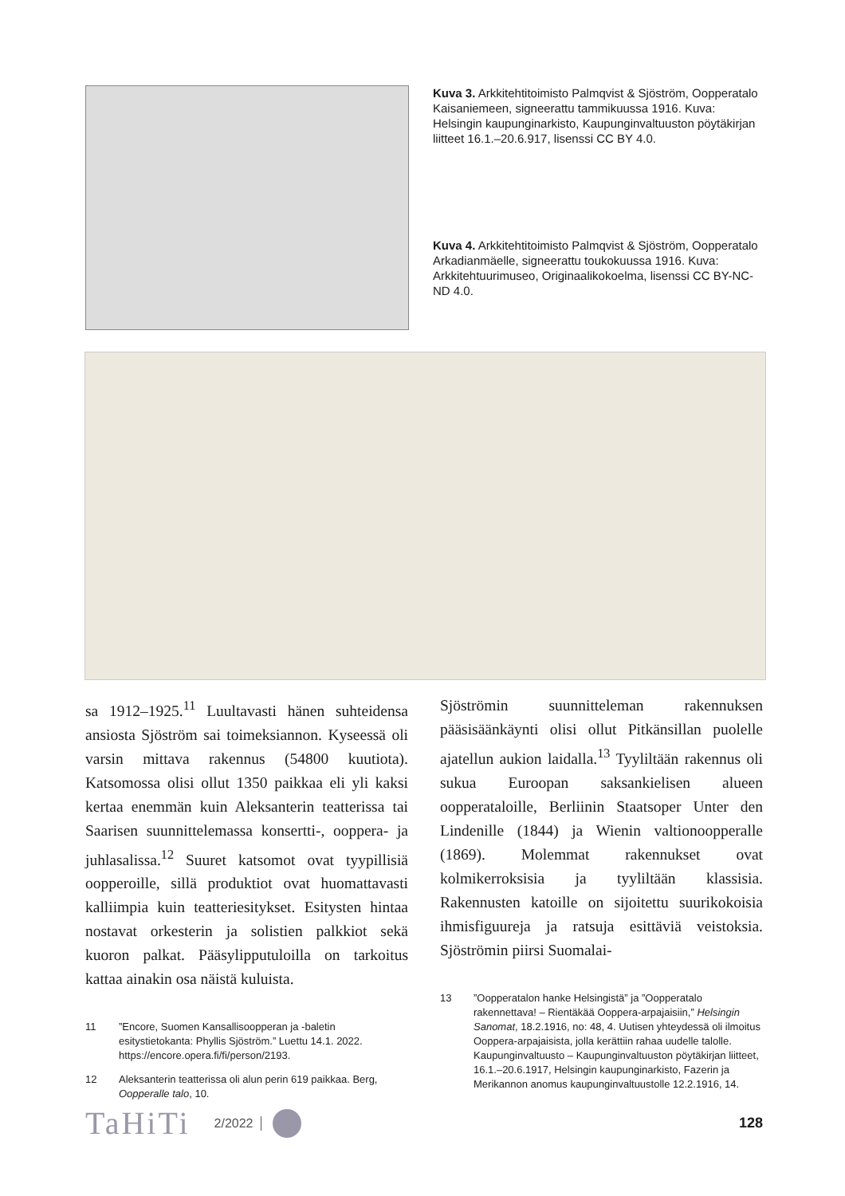Kuva 3. Arkkitehtitoimisto Palmqvist & Sjöström, Oopperatalo Kaisaniemeen, signeerattu tammikuussa 1916. Kuva: Helsingin kaupunginarkisto, Kaupunginvaltuuston pöytäkirjan liitteet 16.1.–20.6.917, lisenssi CC BY 4.0.
Kuva 4. Arkkitehtitoimisto Palmqvist & Sjöström, Oopperatalo Arkadianmäelle, signeerattu toukokuussa 1916. Kuva: Arkkitehtuurimuseo, Originaalikokoelma, lisenssi CC BY-NC-ND 4.0.
sa 1912–1925.<sup>11</sup> Luultavasti hänen suhteidensa ansiosta Sjöström sai toimeksiannon. Kyseessä oli varsin mittava rakennus (54800 kuutiota). Katsomossa olisi ollut 1350 paikkaa eli yli kaksi kertaa enemmän kuin Aleksanterin teatterissa tai Saarisen suunnittelemassa konsertti-, ooppera- ja juhlasalissa.<sup>12</sup> Suuret katsomot ovat tyypillisiä oopperoille, sillä produktiot ovat huomattavasti kalliimpia kuin teatteriesitykset. Esitysten hintaa nostavat orkesterin ja solistien palkkiot sekä kuoron palkat. Pääsylipputuloilla on tarkoitus kattaa ainakin osa näistä kuluista.
11 ”Encore, Suomen Kansallisoopperan ja -baletin esitystietokanta: Phyllis Sjöström.” Luettu 14.1. 2022. https://encore.opera.fi/fi/person/2193.
12 Aleksanterin teatterissa oli alun perin 619 paikkaa. Berg, Oopperalle talo, 10.
Sjöströmin suunnitteleman rakennuksen pääsisäänkäynti olisi ollut Pitkänsillan puolelle ajatellun aukion laidalla.<sup>13</sup> Tyyliltään rakennus oli sukua Euroopan saksankielisen alueen oopperataloille, Berliinin Staatsoper Unter den Lindenille (1844) ja Wienin valtionoopperalle (1869). Molemmat rakennukset ovat kolmikerroksisia ja tyyliltään klassisia. Rakennusten katoille on sijoitettu suurikokoisia ihmisfiguureja ja ratsuja esittäviä veistoksia. Sjöströmin piirsi Suomalai-
13 ”Oopperatalon hanke Helsingistä” ja ”Oopperatalo rakennettava! – Rientäkää Ooppera-arpajaisiin,” Helsingin Sanomat, 18.2.1916, no: 48, 4. Uutisen yhteydessä oli ilmoitus Ooppera-arpajaisista, jolla kerättiin rahaa uudelle talolle. Kaupunginvaltuusto – Kaupunginvaltuuston pöytäkirjan liitteet, 16.1.–20.6.1917, Helsingin kaupunginarkisto, Fazerin ja Merikannon anomus kaupunginvaltuustolle 12.2.1916, 14.
TaHiTi 2/2022 128